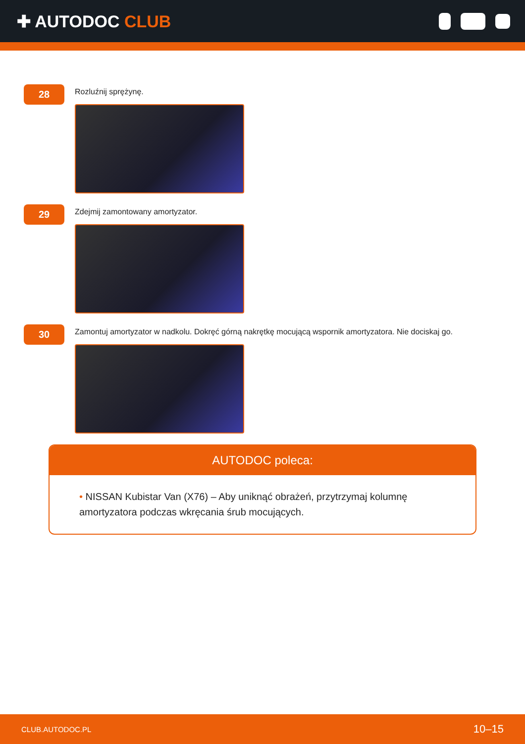✚ AUTODOC CLUB
28
Rozluźnij sprężynę.
29
Zdejmij zamontowany amortyzator.
30
Zamontuj amortyzator w nadkolu. Dokręć górną nakrętkę mocującą wspornik amortyzatora. Nie dociskaj go.
AUTODOC poleca:
• NISSAN Kubistar Van (X76) – Aby uniknąć obrażeń, przytrzymaj kolumnę amortyzatora podczas wkręcania śrub mocujących.
CLUB.AUTODOC.PL 10–15